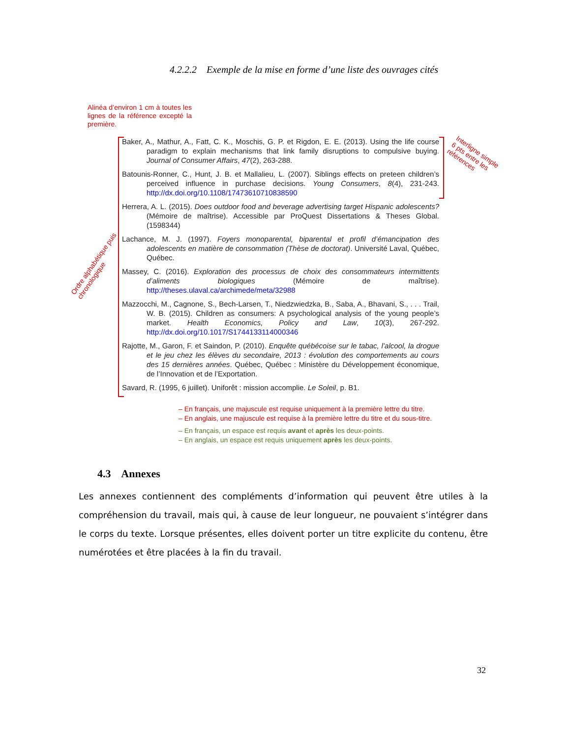4.2.2.2 Exemple de la mise en forme d’une liste des ouvrages cités
Alinéa d’environ 1 cm à toutes les lignes de la référence excepté la première.
Baker, A., Mathur, A., Fatt, C. K., Moschis, G. P. et Rigdon, E. E. (2013). Using the life course paradigm to explain mechanisms that link family disruptions to compulsive buying. Journal of Consumer Affairs, 47(2), 263-288.
Batounis-Ronner, C., Hunt, J. B. et Mallalieu, L. (2007). Siblings effects on preteen children’s perceived influence in purchase decisions. Young Consumers, 8(4), 231-243. http://dx.doi.org/10.1108/17473610710838590
Herrera, A. L. (2015). Does outdoor food and beverage advertising target Hispanic adolescents? (Mémoire de maîtrise). Accessible par ProQuest Dissertations & Theses Global. (1598344)
Lachance, M. J. (1997). Foyers monoparental, biparental et profil d’émancipation des adolescents en matière de consommation (Thèse de doctorat). Université Laval, Québec, Québec.
Massey, C. (2016). Exploration des processus de choix des consommateurs intermittents d’aliments biologiques (Mémoire de maîtrise). http://theses.ulaval.ca/archimede/meta/32988
Mazzocchi, M., Cagnone, S., Bech-Larsen, T., Niedzwiedzka, B., Saba, A., Bhavani, S., . . . Trail, W. B. (2015). Children as consumers: A psychological analysis of the young people’s market. Health Economics, Policy and Law, 10(3), 267-292. http://dx.doi.org/10.1017/S1744133114000346
Rajotte, M., Garon, F. et Saindon, P. (2010). Enquête québécoise sur le tabac, l’alcool, la drogue et le jeu chez les élèves du secondaire, 2013 : évolution des comportements au cours des 15 dernières années. Québec, Québec : Ministère du Développement économique, de l’Innovation et de l’Exportation.
Savard, R. (1995, 6 juillet). Uniforêt : mission accomplie. Le Soleil, p. B1.
Interligne simple
6 pts entre les références
Ordre alphabétique puis chronologique
– En français, une majuscule est requise uniquement à la première lettre du titre.
– En anglais, une majuscule est requise à la première lettre du titre et du sous-titre.
– En français, un espace est requis avant et après les deux-points.
– En anglais, un espace est requis uniquement après les deux-points.
4.3 Annexes
Les annexes contiennent des compléments d’information qui peuvent être utiles à la compréhension du travail, mais qui, à cause de leur longueur, ne pouvaient s’intégrer dans le corps du texte. Lorsque présentes, elles doivent porter un titre explicite du contenu, être numérotées et être placées à la fin du travail.
32